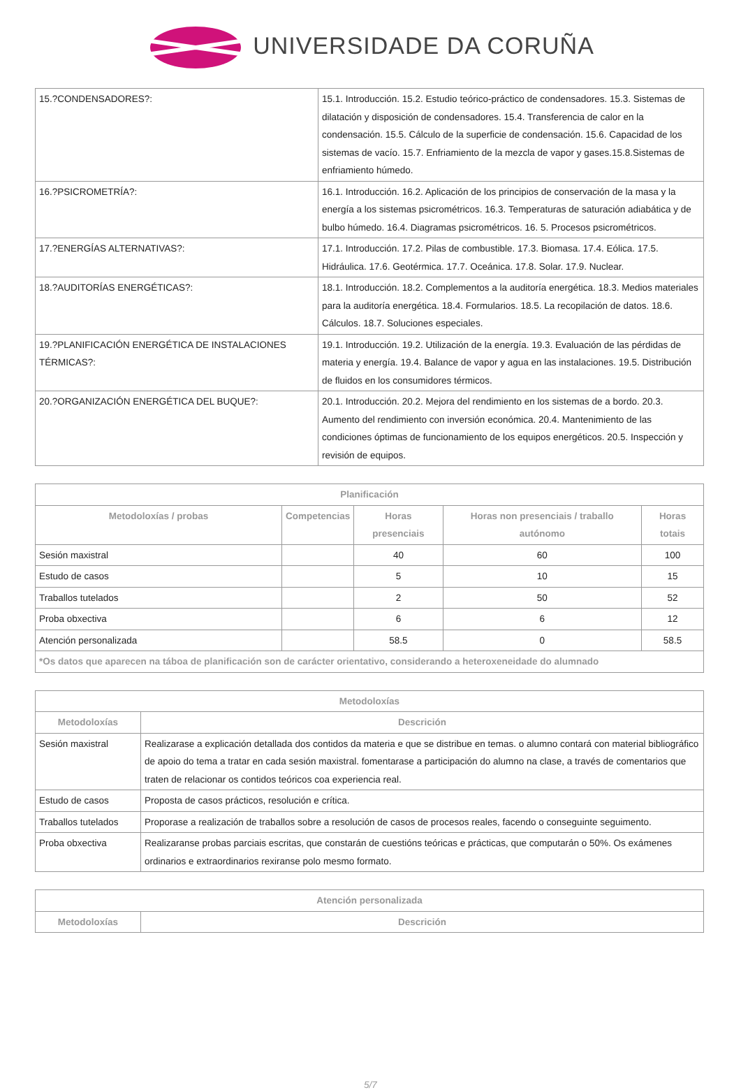UNIVERSIDADE DA CORUÑA
| 15.?CONDENSADORES?: | 15.1. Introducción. 15.2. Estudio teórico-práctico de condensadores. 15.3. Sistemas de dilatación y disposición de condensadores. 15.4. Transferencia de calor en la condensación. 15.5. Cálculo de la superficie de condensación. 15.6. Capacidad de los sistemas de vacío. 15.7. Enfriamiento de la mezcla de vapor y gases.15.8.Sistemas de enfriamiento húmedo. |
| 16.?PSICROMETRÍA?: | 16.1. Introducción. 16.2. Aplicación de los principios de conservación de la masa y la energía a los sistemas psicrométricos. 16.3. Temperaturas de saturación adiabática y de bulbo húmedo. 16.4. Diagramas psicrométricos. 16. 5. Procesos psicrométricos. |
| 17.?ENERGÍAS ALTERNATIVAS?: | 17.1. Introducción. 17.2. Pilas de combustible. 17.3. Biomasa. 17.4. Eólica. 17.5. Hidráulica. 17.6. Geotérmica. 17.7. Oceánica. 17.8. Solar. 17.9. Nuclear. |
| 18.?AUDITORÍAS ENERGÉTICAS?: | 18.1. Introducción. 18.2. Complementos a la auditoría energética. 18.3. Medios materiales para la auditoría energética. 18.4. Formularios. 18.5. La recopilación de datos. 18.6. Cálculos. 18.7. Soluciones especiales. |
| 19.?PLANIFICACIÓN ENERGÉTICA DE INSTALACIONES TÉRMICAS?: | 19.1. Introducción. 19.2. Utilización de la energía. 19.3. Evaluación de las pérdidas de materia y energía. 19.4. Balance de vapor y agua en las instalaciones. 19.5. Distribución de fluidos en los consumidores térmicos. |
| 20.?ORGANIZACIÓN ENERGÉTICA DEL BUQUE?: | 20.1. Introducción. 20.2. Mejora del rendimiento en los sistemas de a bordo. 20.3. Aumento del rendimiento con inversión económica. 20.4. Mantenimiento de las condiciones óptimas de funcionamiento de los equipos energéticos. 20.5. Inspección y revisión de equipos. |
| Planificación | | | | |
| --- | --- | --- | --- | --- |
| Metodoloxías / probas | Competencias | Horas presenciais | Horas non presenciais / traballo autónomo | Horas totais |
| Sesión maxistral | | 40 | 60 | 100 |
| Estudo de casos | | 5 | 10 | 15 |
| Traballos tutelados | | 2 | 50 | 52 |
| Proba obxectiva | | 6 | 6 | 12 |
| Atención personalizada | | 58.5 | 0 | 58.5 |
| *Os datos que aparecen na táboa de planificación son de carácter orientativo, considerando a heteroxeneidade do alumnado | | | | |
| Metodoloxías | |
| --- | --- |
| Metodoloxías | Descrición |
| Sesión maxistral | Realizarase a explicación detallada dos contidos da materia e que se distribue en temas. o alumno contará con material bibliográfico de apoio do tema a tratar en cada sesión maxistral. fomentarase a participación do alumno na clase, a través de comentarios que traten de relacionar os contidos teóricos coa experiencia real. |
| Estudo de casos | Proposta de casos prácticos, resolución e crítica. |
| Traballos tutelados | Proporase a realización de traballos sobre a resolución de casos de procesos reales, facendo o conseguinte seguimento. |
| Proba obxectiva | Realizaranse probas parciais escritas, que constarán de cuestións teóricas e prácticas, que computarán o 50%. Os exámenes ordinarios e extraordinarios rexiranse polo mesmo formato. |
| Atención personalizada | |
| --- | --- |
| Metodoloxías | Descrición |
5/7